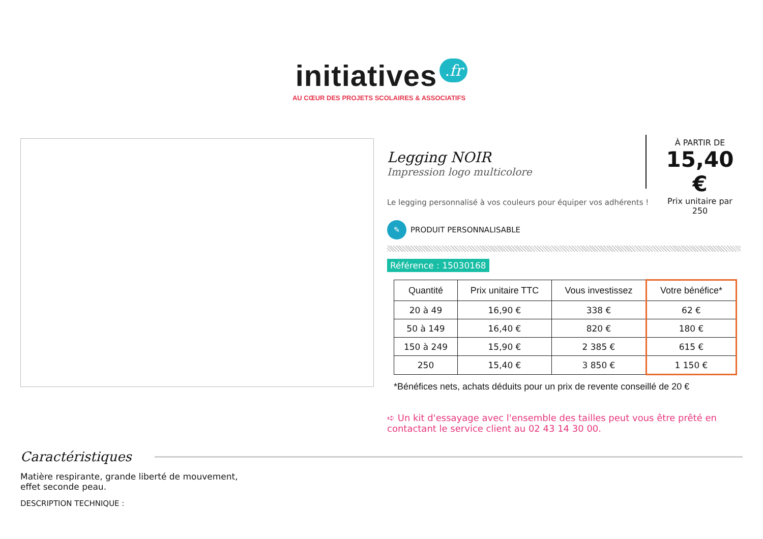initiatives .fr
AU CŒUR DES PROJETS SCOLAIRES & ASSOCIATIFS
Legging NOIR
Impression logo multicolore
À PARTIR DE
15,40 €
Prix unitaire par 250
Le legging personnalisé à vos couleurs pour équiper vos adhérents !
✎ PRODUIT PERSONNALISABLE
Référence : 15030168
| Quantité | Prix unitaire TTC | Vous investissez | Votre bénéfice* |
| --- | --- | --- | --- |
| 20 à 49 | 16,90 € | 338 € | 62 € |
| 50 à 149 | 16,40 € | 820 € | 180 € |
| 150 à 249 | 15,90 € | 2 385 € | 615 € |
| 250 | 15,40 € | 3 850 € | 1 150 € |
*Bénéfices nets, achats déduits pour un prix de revente conseillé de 20 €
➪ Un kit d'essayage avec l'ensemble des tailles peut vous être prêté en contactant le service client au 02 43 14 30 00.
Caractéristiques
Matière respirante, grande liberté de mouvement,
effet seconde peau.
DESCRIPTION TECHNIQUE :